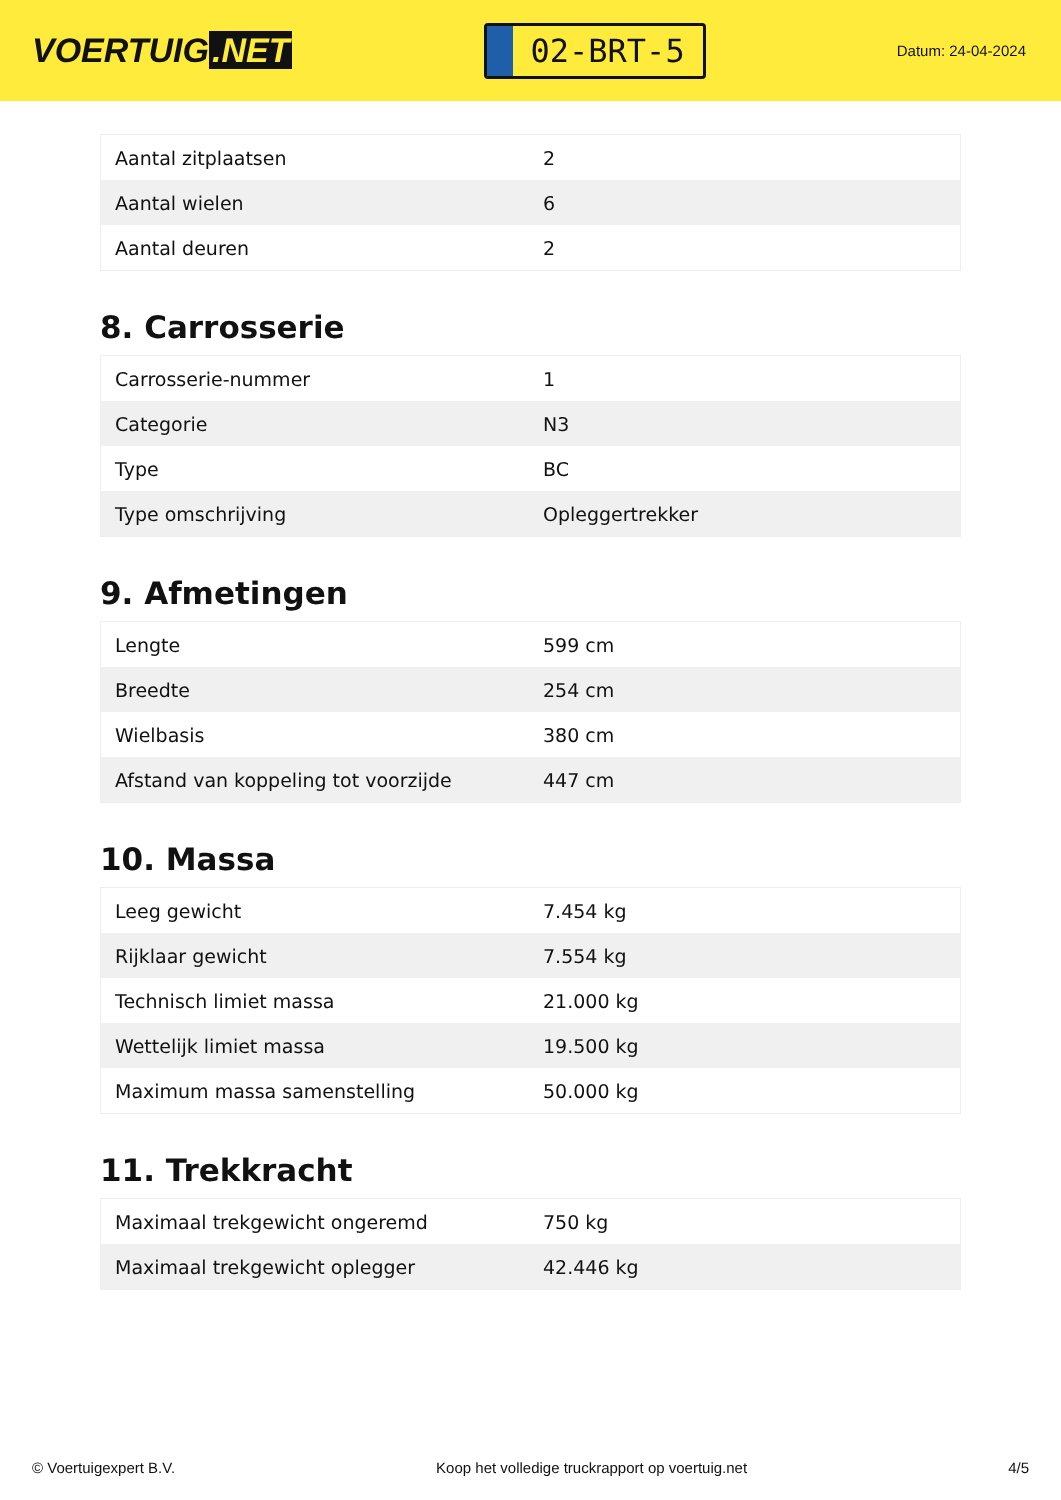VOERTUIG.NET
02-BRT-5
Datum: 24-04-2024
| Aantal zitplaatsen | 2 |
| Aantal wielen | 6 |
| Aantal deuren | 2 |
8. Carrosserie
| Carrosserie-nummer | 1 |
| Categorie | N3 |
| Type | BC |
| Type omschrijving | Opleggertrekker |
9. Afmetingen
| Lengte | 599 cm |
| Breedte | 254 cm |
| Wielbasis | 380 cm |
| Afstand van koppeling tot voorzijde | 447 cm |
10. Massa
| Leeg gewicht | 7.454 kg |
| Rijklaar gewicht | 7.554 kg |
| Technisch limiet massa | 21.000 kg |
| Wettelijk limiet massa | 19.500 kg |
| Maximum massa samenstelling | 50.000 kg |
11. Trekkracht
| Maximaal trekgewicht ongeremd | 750 kg |
| Maximaal trekgewicht oplegger | 42.446 kg |
© Voertuigexpert B.V. Koop het volledige truckrapport op voertuig.net 4/5